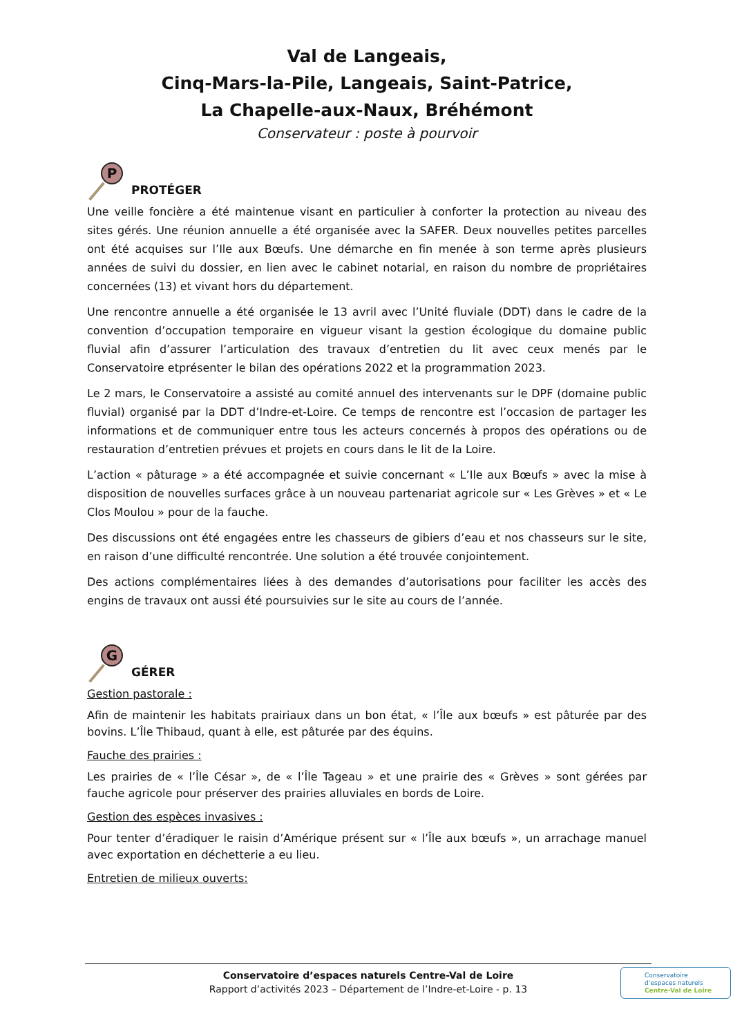Val de Langeais,
Cinq-Mars-la-Pile, Langeais, Saint-Patrice,
La Chapelle-aux-Naux, Bréhémont
Conservateur : poste à pourvoir
P
PROTÉGER
Une veille foncière a été maintenue visant en particulier à conforter la protection au niveau des sites gérés. Une réunion annuelle a été organisée avec la SAFER. Deux nouvelles petites parcelles ont été acquises sur l’Ile aux Bœufs. Une démarche en fin menée à son terme après plusieurs années de suivi du dossier, en lien avec le cabinet notarial, en raison du nombre de propriétaires concernées (13) et vivant hors du département.
Une rencontre annuelle a été organisée le 13 avril avec l’Unité fluviale (DDT) dans le cadre de la convention d’occupation temporaire en vigueur visant la gestion écologique du domaine public fluvial afin d’assurer l’articulation des travaux d’entretien du lit avec ceux menés par le Conservatoire etprésenter le bilan des opérations 2022 et la programmation 2023.
Le 2 mars, le Conservatoire a assisté au comité annuel des intervenants sur le DPF (domaine public fluvial) organisé par la DDT d’Indre-et-Loire. Ce temps de rencontre est l’occasion de partager les informations et de communiquer entre tous les acteurs concernés à propos des opérations ou de restauration d’entretien prévues et projets en cours dans le lit de la Loire.
L’action « pâturage » a été accompagnée et suivie concernant « L’Ile aux Bœufs » avec la mise à disposition de nouvelles surfaces grâce à un nouveau partenariat agricole sur « Les Grèves » et « Le Clos Moulou » pour de la fauche.
Des discussions ont été engagées entre les chasseurs de gibiers d’eau et nos chasseurs sur le site, en raison d’une difficulté rencontrée. Une solution a été trouvée conjointement.
Des actions complémentaires liées à des demandes d’autorisations pour faciliter les accès des engins de travaux ont aussi été poursuivies sur le site au cours de l’année.
G
GÉRER
Gestion pastorale :
Afin de maintenir les habitats prairiaux dans un bon état, « l’Île aux bœufs » est pâturée par des bovins. L’Île Thibaud, quant à elle, est pâturée par des équins.
Fauche des prairies :
Les prairies de « l’Île César », de « l’Île Tageau » et une prairie des « Grèves » sont gérées par fauche agricole pour préserver des prairies alluviales en bords de Loire.
Gestion des espèces invasives :
Pour tenter d’éradiquer le raisin d’Amérique présent sur « l’Île aux bœufs », un arrachage manuel avec exportation en déchetterie a eu lieu.
Entretien de milieux ouverts:
Conservatoire d’espaces naturels Centre-Val de Loire
Rapport d’activités 2023 – Département de l’Indre-et-Loire - p. 13
Conservatoire
d’espaces naturels
Centre-Val de Loire